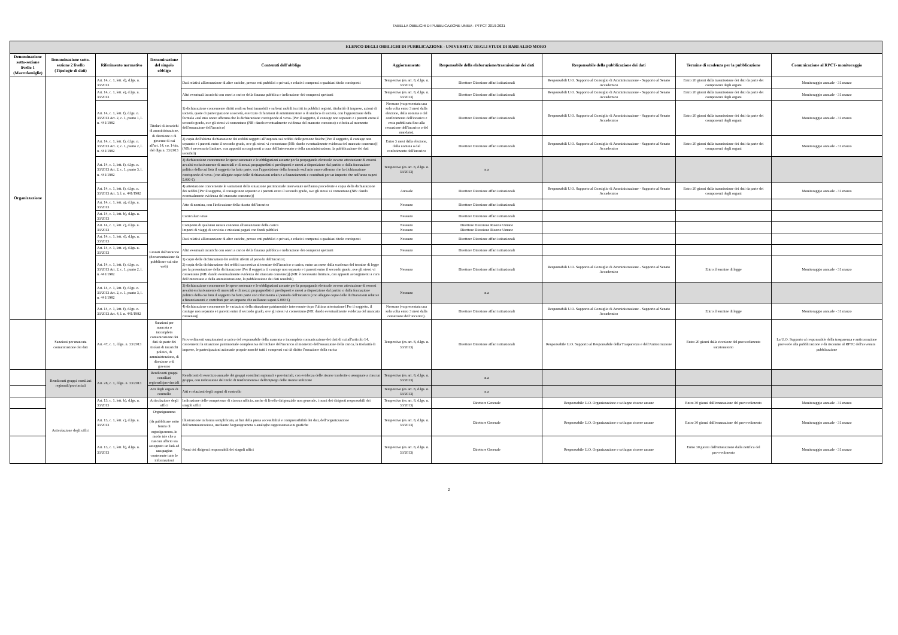TABELLA OBBLIGHI DI PUBBLICAZIONE UNIBA - PTPCT 2019-2021
| ELENCO DEGLI OBBLIGHI DI PUBBLICAZIONE - UNIVERSITA' DEGLI STUDI DI BARI ALDO MORO | | | | | | | | | |
| --- | --- | --- | --- | --- | --- | --- | --- | --- | --- |
| Denominazione sotto-sezione livello 1 (Macrofamiglie) | Denominazione sotto-sezione 2 livello (Tipologie di dati) | Riferimento normativo | Denominazione del singolo obbligo | Contenuti dell'obbligo | Aggiornamento | Responsabile della elaborazione/trasmissione dei dati | Responsabile della pubblicazione dei dati | Termine di scadenza per la pubblicazione | Comunicazione al RPCT- monitoraggio |
| Organizzazione | | Art. 14, c. 1, lett. d), d.lgs. n. 33/2013 | Titolari di incarichi di amministrazione, di direzione o di governo di cui all'art. 14, co. 1-bis, del dlgs n. 33/2013 | Dati relativi all'assunzione di altre cariche, presso enti pubblici o privati, e relativi compensi a qualsiasi titolo corrisposti | Tempestivo (ex art. 8, d.lgs. n. 33/2013) | Direttore Direzione affari istituzionali | Responsabili U.O. Supporto al Consiglio di Amministrazione - Supporto al Senato Accademico | Entro 20 giorni dalla trasmissione dei dati da parte dei componenti degli organi | Monitoraggio annuale - 31 marzo |
| | | Art. 14, c. 1, lett. e), d.lgs. n. 33/2013 | | Altri eventuali incarichi con oneri a carico della finanza pubblica e indicazione dei compensi spettanti | Tempestivo (ex art. 8, d.lgs. n. 33/2013) | Direttore Direzione affari istituzionali | Responsabili U.O. Supporto al Consiglio di Amministrazione - Supporto al Senato Accademico | Entro 20 giorni dalla trasmissione dei dati da parte dei componenti degli organi | Monitoraggio annuale - 31 marzo |
| | | Art. 14, c. 1, lett. f), d.lgs. n. 33/2013 Art. 2, c. 1, punto 1, l. n. 441/1982 | | 1) dichiarazione concernente diritti reali su beni immobili e su beni mobili iscritti in pubblici registri, titolarità di imprese, azioni di società, quote di partecipazione a società, esercizio di funzioni di amministratore o di sindaco di società, con l'apposizione della formula «sul mio onore affermo che la dichiarazione corrisponde al vero» [Per il soggetto, il coniuge non separato e i parenti entro il secondo grado, ove gli stessi vi consentano (NB: dando eventualmente evidenza del mancato consenso) e riferita al momento dell'assunzione dell'incarico] | Nessuno (va presentata una sola volta entro 3 mesi dalla elezione, dalla nomina o dal conferimento dell'incarico e resta pubblicata fino alla cessazione dell'incarico o del mandato). | Direttore Direzione affari istituzionali | Responsabili U.O. Supporto al Consiglio di Amministrazione - Supporto al Senato Accademico | Entro 20 giorni dalla trasmissione dei dati da parte dei componenti degli organi | Monitoraggio annuale - 31 marzo |
| | | Art. 14, c. 1, lett. f), d.lgs. n. 33/2013 Art. 2, c. 1, punto 2, l. n. 441/1982 | | 2) copia dell'ultima dichiarazione dei redditi soggetti all'imposta sui redditi delle persone fisiche [Per il soggetto, il coniuge non separato e i parenti entro il secondo grado, ove gli stessi vi consentano (NB: dando eventualmente evidenza del mancato consenso)] (NB: è necessario limitare, con appositi accorgimenti a cura dell'interessato o della amministrazione, la pubblicazione dei dati sensibili) | Entro 3 mesi dalla elezione, dalla nomina o dal conferimento dell'incarico | Direttore Direzione affari istituzionali | Responsabili U.O. Supporto al Consiglio di Amministrazione - Supporto al Senato Accademico | Entro 20 giorni dalla trasmissione dei dati da parte dei componenti degli organi | Monitoraggio annuale - 31 marzo |
| | | Art. 14, c. 1, lett. f), d.lgs. n. 33/2013 Art. 2, c. 1, punto 3, l. n. 441/1982 | | 3) dichiarazione concernente le spese sostenute e le obbligazioni assunte per la propaganda elettorale ovvero attestazione di essersi avvalsi esclusivamente di materiali e di mezzi propagandistici predisposti e messi a disposizione dal partito o dalla formazione politica della cui lista il soggetto ha fatto parte, con l'apposizione della formula «sul mio onore affermo che la dichiarazione corrisponde al vero» (con allegate copie delle dichiarazioni relative a finanziamenti e contributi per un importo che nell'anno superi 5.000 €) | Tempestivo (ex art. 8, d.lgs. n. 33/2013) | n.a | | | |
| | | Art. 14, c. 1, lett. f), d.lgs. n. 33/2013 Art. 3, l. n. 441/1982 | | 4) attestazione concernente le variazioni della situazione patrimoniale intervenute nell'anno precedente e copia della dichiarazione dei redditi [Per il soggetto, il coniuge non separato e i parenti entro il secondo grado, ove gli stessi vi consentano (NB: dando eventualmente evidenza del mancato consenso)] | Annuale | Direttore Direzione affari istituzionali | Responsabili U.O. Supporto al Consiglio di Amministrazione - Supporto al Senato Accademico | Entro 20 giorni dalla trasmissione dei dati da parte dei componenti degli organi | Monitoraggio annuale - 31 marzo |
| | | Art. 14, c. 1, lett. a), d.lgs. n. 33/2013 | Cessati dall'incarico (documentazione da pubblicare sul sito web) | Atto di nomina, con l'indicazione della durata dell'incarico | Nessuno | Direttore Direzione affari istituzionali | | | |
| | | Art. 14, c. 1, lett. b), d.lgs. n. 33/2013 | | Curriculum vitae | Nessuno | Direttore Direzione affari istituzionali | | | |
| | | Art. 14, c. 1, lett. c), d.lgs. n. 33/2013 | | Compensi di qualsiasi natura connessi all'assunzione della carica Importi di viaggi di servizio e missioni pagati con fondi pubblici | Nessuno Nessuno | Direttore Direzione Risorse Umane Direttore Direzione Risorse Umane | | | |
| | | Art. 14, c. 1, lett. d), d.lgs. n. 33/2013 | | Dati relativi all'assunzione di altre cariche, presso enti pubblici o privati, e relativi compensi a qualsiasi titolo corrisposti | Nessuno | Direttore Direzione affari istituzionali | | | |
| | | Art. 14, c. 1, lett. e), d.lgs. n. 33/2013 | | Altri eventuali incarichi con oneri a carico della finanza pubblica e indicazione dei compensi spettanti | Nessuno | Direttore Direzione affari istituzionali | | | |
| | | Art. 14, c. 1, lett. f), d.lgs. n. 33/2013 Art. 2, c. 1, punto 2, l. n. 441/1982 | | 1) copie delle dichiarazioni dei redditi riferiti al periodo dell'incarico; 2) copia della dichiarazione dei redditi successiva al termine dell'incarico o carica, entro un mese dalla scadenza del termine di legge per la presentazione della dichiarazione [Per il soggetto, il coniuge non separato e i parenti entro il secondo grado, ove gli stessi vi consentano (NB: dando eventualmente evidenza del mancato consenso)] (NB: è necessario limitare, con appositi accorgimenti a cura dell'interessato o della amministrazione, la pubblicazione dei dati sensibili) | Nessuno | Direttore Direzione affari istituzionali | Responsabili U.O. Supporto al Consiglio di Amministrazione - Supporto al Senato Accademico | Entro il termine di legge | Monitoraggio annuale - 31 marzo |
| | | Art. 14, c. 1, lett. f), d.lgs. n. 33/2013 Art. 2, c. 1, punto 3, l. n. 441/1982 | | 3) dichiarazione concernente le spese sostenute e le obbligazioni assunte per la propaganda elettorale ovvero attestazione di essersi avvalsi esclusivamente di materiali e di mezzi propagandistici predisposti e messi a disposizione dal partito o dalla formazione politica della cui lista il soggetto ha fatto parte con riferimento al periodo dell'incarico (con allegate copie delle dichiarazioni relative a finanziamenti e contributi per un importo che nell'anno superi 5.000 €) | Nessuno | n.a | | | |
| | | Art. 14, c. 1, lett. f), d.lgs. n. 33/2013 Art. 4, l. n. 441/1982 | | 4) dichiarazione concernente le variazioni della situazione patrimoniale intervenute dopo l'ultima attestazione [Per il soggetto, il coniuge non separato e i parenti entro il secondo grado, ove gli stessi vi consentano (NB: dando eventualmente evidenza del mancato consenso)] | Nessuno (va presentata una sola volta entro 3 mesi dalla cessazione dell' incarico). | Direttore Direzione affari istituzionali | Responsabili U.O. Supporto al Consiglio di Amministrazione - Supporto al Senato Accademico | Entro il termine di legge | Monitoraggio annuale - 31 marzo |
| | Sanzioni per mancata comunicazione dei dati | Art. 47, c. 1, d.lgs. n. 33/2013 | Sanzioni per mancata o incompleta comunicazione dei dati da parte dei titolari di incarichi politici, di amministrazione, di direzione o di governo | Provvedimenti sanzionatori a carico del responsabile della mancata o incompleta comunicazione dei dati di cui all'articolo 14, concernenti la situazione patrimoniale complessiva del titolare dell'incarico al momento dell'assunzione della carica, la titolarità di imprese, le partecipazioni azionarie proprie nonchè tutti i compensi cui dà diritto l'assuzione della carica | Tempestivo (ex art. 8, d.lgs. n. 33/2013) | Direttore Direzione affari istituzionali | Responsabile U.O. Supporto al Responsabile della Trasparenza e dell'Anticorruzione | Entro 20 giorni dalla ricezione del provvedimento sanzionatorio | La U.O. Supporto al responsabile della trasparenza e anticorruzione provvede alla pubblicazione e dà riscontro al RPTC dell'avvenuta pubblicazione |
| | Rendiconti gruppi consiliari regionali/provinciali | Art. 28, c. 1, d.lgs. n. 33/2013 | Rendiconti gruppi consiliari regionali/provinciali | Rendiconti di esercizio annuale dei gruppi consiliari regionali e provinciali, con evidenza delle risorse trasferite o assegnate a ciascun gruppo, con indicazione del titolo di trasferimento e dell'impiego delle risorse utilizzate | Tempestivo (ex art. 8, d.lgs. n. 33/2013) | n.a | | | |
| | | | Atti degli organi di controllo | Atti e relazioni degli organi di controllo | Tempestivo (ex art. 8, d.lgs. n. 33/2013) | n.a | | | |
| | Articolazione degli uffici | Art. 13, c. 1, lett. b), d.lgs. n. 33/2013 | Articolazione degli uffici | Indicazione delle competenze di ciascun ufficio, anche di livello dirigenziale non generale, i nomi dei dirigenti responsabili dei singoli uffici | Tempestivo (ex art. 8, d.lgs. n. 33/2013) | Direttore Generale | Responsabile U.O. Organizzazione e sviluppo risorse umane | Entro 30 giorni dall'emanazione del provvedimento | Monitoraggio annuale - 31 marzo |
| | | Art. 13, c. 1, lett. c), d.lgs. n. 33/2013 | Organigramma (da pubblicare sotto forma di organigramma, in modo tale che a ciascun ufficio sia assegnato un link ad una pagina contenente tutte le informazioni | Illustrazione in forma semplificata, ai fini della piena accessibilità e comprensibilità dei dati, dell'organizzazione dell'amministrazione, mediante l'organigramma o analoghe rappresentazioni grafiche | Tempestivo (ex art. 8, d.lgs. n. 33/2013) | Direttore Generale | Responsabile U.O. Organizzazione e sviluppo risorse umane | Entro 30 giorni dall'emanazione del provvedimento | Monitoraggio annuale - 31 marzo |
| | | Art. 13, c. 1, lett. b), d.lgs. n. 33/2013 | | Nomi dei dirigenti responsabili dei singoli uffici | Tempestivo (ex art. 8, d.lgs. n. 33/2013) | Direttore Generale | Responsabile U.O. Organizzazione e sviluppo risorse umane | Entro 30 giorni dall'emanazione dalla notifica del provvedimento | Monitoraggio annuale - 31 marzo |
2